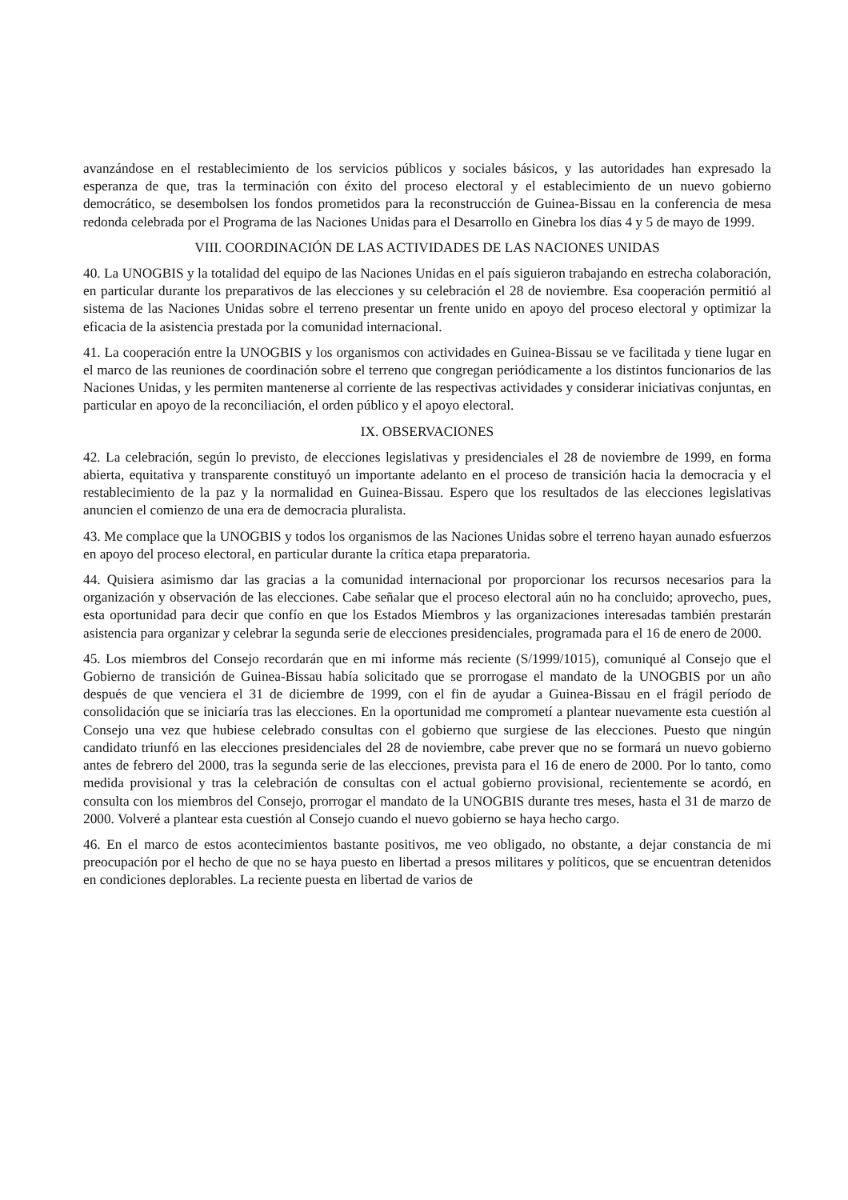avanzándose en el restablecimiento de los servicios públicos y sociales básicos, y las autoridades han expresado la esperanza de que, tras la terminación con éxito del proceso electoral y el establecimiento de un nuevo gobierno democrático, se desembolsen los fondos prometidos para la reconstrucción de Guinea-Bissau en la conferencia de mesa redonda celebrada por el Programa de las Naciones Unidas para el Desarrollo en Ginebra los días 4 y 5 de mayo de 1999.
VIII. COORDINACIÓN DE LAS ACTIVIDADES DE LAS NACIONES UNIDAS
40. La UNOGBIS y la totalidad del equipo de las Naciones Unidas en el país siguieron trabajando en estrecha colaboración, en particular durante los preparativos de las elecciones y su celebración el 28 de noviembre. Esa cooperación permitió al sistema de las Naciones Unidas sobre el terreno presentar un frente unido en apoyo del proceso electoral y optimizar la eficacia de la asistencia prestada por la comunidad internacional.
41. La cooperación entre la UNOGBIS y los organismos con actividades en Guinea-Bissau se ve facilitada y tiene lugar en el marco de las reuniones de coordinación sobre el terreno que congregan periódicamente a los distintos funcionarios de las Naciones Unidas, y les permiten mantenerse al corriente de las respectivas actividades y considerar iniciativas conjuntas, en particular en apoyo de la reconciliación, el orden público y el apoyo electoral.
IX. OBSERVACIONES
42. La celebración, según lo previsto, de elecciones legislativas y presidenciales el 28 de noviembre de 1999, en forma abierta, equitativa y transparente constituyó un importante adelanto en el proceso de transición hacia la democracia y el restablecimiento de la paz y la normalidad en Guinea-Bissau. Espero que los resultados de las elecciones legislativas anuncien el comienzo de una era de democracia pluralista.
43. Me complace que la UNOGBIS y todos los organismos de las Naciones Unidas sobre el terreno hayan aunado esfuerzos en apoyo del proceso electoral, en particular durante la crítica etapa preparatoria.
44. Quisiera asimismo dar las gracias a la comunidad internacional por proporcionar los recursos necesarios para la organización y observación de las elecciones. Cabe señalar que el proceso electoral aún no ha concluido; aprovecho, pues, esta oportunidad para decir que confío en que los Estados Miembros y las organizaciones interesadas también prestarán asistencia para organizar y celebrar la segunda serie de elecciones presidenciales, programada para el 16 de enero de 2000.
45. Los miembros del Consejo recordarán que en mi informe más reciente (S/1999/1015), comuniqué al Consejo que el Gobierno de transición de Guinea-Bissau había solicitado que se prorrogase el mandato de la UNOGBIS por un año después de que venciera el 31 de diciembre de 1999, con el fin de ayudar a Guinea-Bissau en el frágil período de consolidación que se iniciaría tras las elecciones. En la oportunidad me comprometí a plantear nuevamente esta cuestión al Consejo una vez que hubiese celebrado consultas con el gobierno que surgiese de las elecciones. Puesto que ningún candidato triunfó en las elecciones presidenciales del 28 de noviembre, cabe prever que no se formará un nuevo gobierno antes de febrero del 2000, tras la segunda serie de las elecciones, prevista para el 16 de enero de 2000. Por lo tanto, como medida provisional y tras la celebración de consultas con el actual gobierno provisional, recientemente se acordó, en consulta con los miembros del Consejo, prorrogar el mandato de la UNOGBIS durante tres meses, hasta el 31 de marzo de 2000. Volveré a plantear esta cuestión al Consejo cuando el nuevo gobierno se haya hecho cargo.
46. En el marco de estos acontecimientos bastante positivos, me veo obligado, no obstante, a dejar constancia de mi preocupación por el hecho de que no se haya puesto en libertad a presos militares y políticos, que se encuentran detenidos en condiciones deplorables. La reciente puesta en libertad de varios de